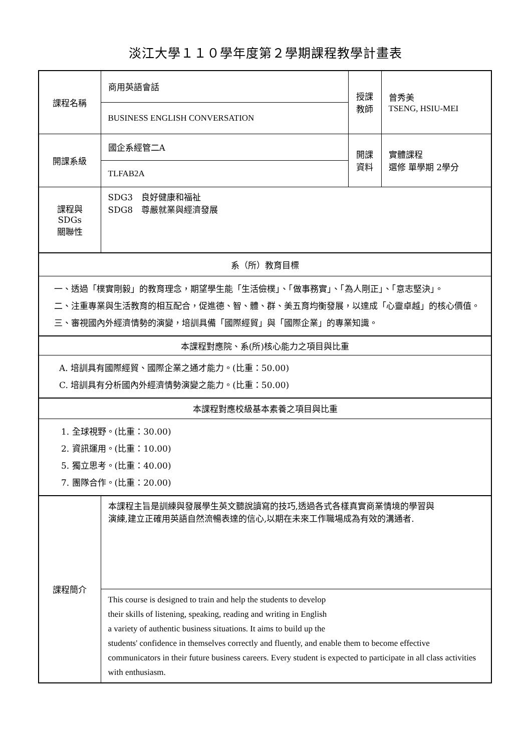淡江大學１１０學年度第２學期課程教學計畫表
| 課程名稱 | 商用英語會話 | 授課 教師 | 曾秀美 TSENG, HSIU-MEI |
| | BUSINESS ENGLISH CONVERSATION | | |
| 開課系級 | 國企系經管二A | 開課 資料 | 實體課程 選修 單學期 2學分 |
| | TLFAB2A | | |
| 課程與SDGs 關聯性 | SDG3 良好健康和福祉 SDG8 尊嚴就業與經濟發展 | | |
| 系（所）教育目標 | | | |
| 一、透過「樸實剛毅」的教育理念，期望學生能「生活儉樸」、「做事務實」、「為人剛正」、「意志堅決」。 二、注重專業與生活教育的相互配合，促進德、智、體、群、美五育均衡發展，以達成「心靈卓越」的核心價值。 三、審視國內外經濟情勢的演變，培訓具備「國際經貿」與「國際企業」的專業知識。 | | | |
| 本課程對應院、系(所)核心能力之項目與比重 | | | |
| A. 培訓具有國際經貿、國際企業之通才能力。(比重：50.00) C. 培訓具有分析國內外經濟情勢演變之能力。(比重：50.00) | | | |
| 本課程對應校級基本素養之項目與比重 | | | |
| 1. 全球視野。(比重：30.00) 2. 資訊運用。(比重：10.00) 5. 獨立思考。(比重：40.00) 7. 團隊合作。(比重：20.00) | | | |
| 課程簡介 | 本課程主旨是訓練與發展學生英文聽說讀寫的技巧,透過各式各樣真實商業情境的學習與 演練,建立正確用英語自然流暢表達的信心,以期在未來工作職場成為有效的溝通者. | | |
| | This course is designed to train and help the students to develop their skills of listening, speaking, reading and writing in English a variety of authentic business situations. It aims to build up the students' confidence in themselves correctly and fluently, and enable them to become effective communicators in their future business careers. Every student is expected to participate in all class activities with enthusiasm. | | |